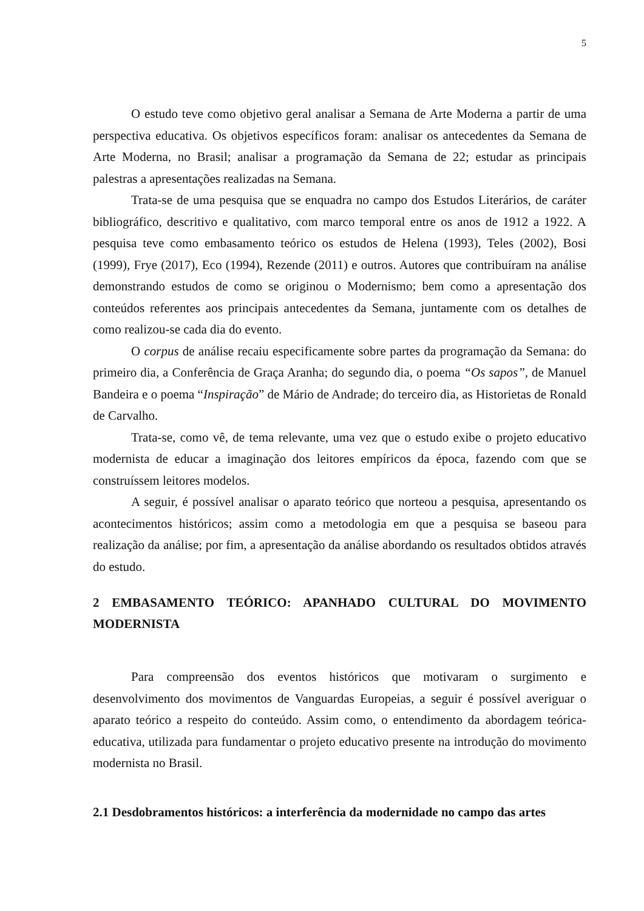5
O estudo teve como objetivo geral analisar a Semana de Arte Moderna a partir de uma perspectiva educativa. Os objetivos específicos foram: analisar os antecedentes da Semana de Arte Moderna, no Brasil; analisar a programação da Semana de 22; estudar as principais palestras a apresentações realizadas na Semana.
Trata-se de uma pesquisa que se enquadra no campo dos Estudos Literários, de caráter bibliográfico, descritivo e qualitativo, com marco temporal entre os anos de 1912 a 1922. A pesquisa teve como embasamento teórico os estudos de Helena (1993), Teles (2002), Bosi (1999), Frye (2017), Eco (1994), Rezende (2011) e outros. Autores que contribuíram na análise demonstrando estudos de como se originou o Modernismo; bem como a apresentação dos conteúdos referentes aos principais antecedentes da Semana, juntamente com os detalhes de como realizou-se cada dia do evento.
O corpus de análise recaiu especificamente sobre partes da programação da Semana: do primeiro dia, a Conferência de Graça Aranha; do segundo dia, o poema “Os sapos”, de Manuel Bandeira e o poema “Inspiração” de Mário de Andrade; do terceiro dia, as Historietas de Ronald de Carvalho.
Trata-se, como vê, de tema relevante, uma vez que o estudo exibe o projeto educativo modernista de educar a imaginação dos leitores empíricos da época, fazendo com que se construíssem leitores modelos.
A seguir, é possível analisar o aparato teórico que norteou a pesquisa, apresentando os acontecimentos históricos; assim como a metodologia em que a pesquisa se baseou para realização da análise; por fim, a apresentação da análise abordando os resultados obtidos através do estudo.
2 EMBASAMENTO TEÓRICO: APANHADO CULTURAL DO MOVIMENTO MODERNISTA
Para compreensão dos eventos históricos que motivaram o surgimento e desenvolvimento dos movimentos de Vanguardas Europeias, a seguir é possível averiguar o aparato teórico a respeito do conteúdo. Assim como, o entendimento da abordagem teórica-educativa, utilizada para fundamentar o projeto educativo presente na introdução do movimento modernista no Brasil.
2.1 Desdobramentos históricos: a interferência da modernidade no campo das artes